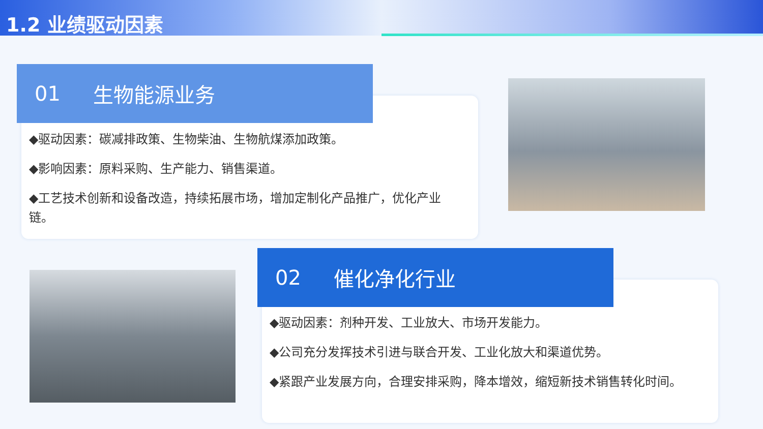1.2 业绩驱动因素
01 生物能源业务
◆驱动因素：碳减排政策、生物柴油、生物航煤添加政策。
◆影响因素：原料采购、生产能力、销售渠道。
◆工艺技术创新和设备改造，持续拓展市场，增加定制化产品推广，优化产业链。
02 催化净化行业
◆驱动因素：剂种开发、工业放大、市场开发能力。
◆公司充分发挥技术引进与联合开发、工业化放大和渠道优势。
◆紧跟产业发展方向，合理安排采购，降本增效，缩短新技术销售转化时间。